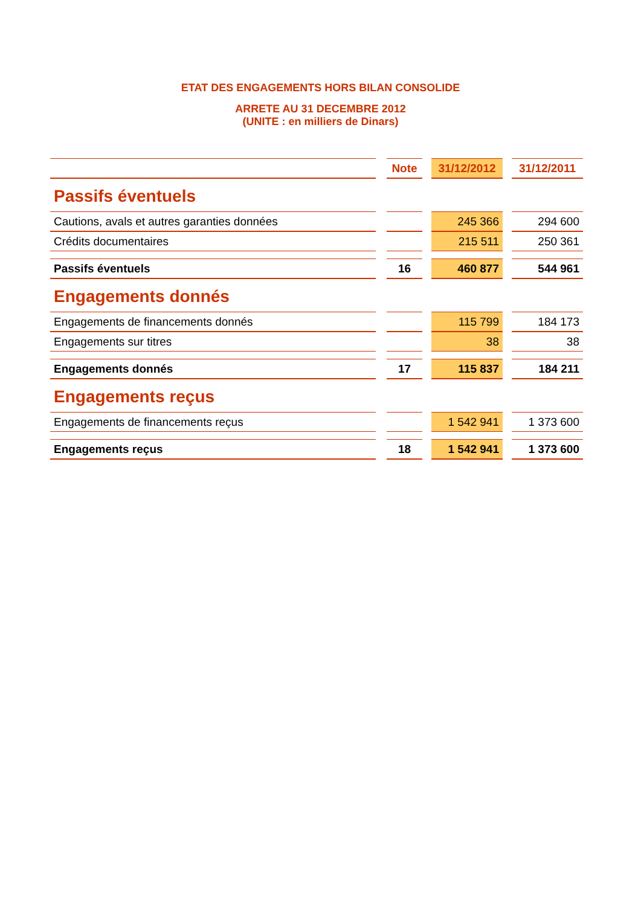ETAT DES ENGAGEMENTS HORS BILAN CONSOLIDE
ARRETE AU 31 DECEMBRE 2012
(UNITE : en milliers de Dinars)
| | | Note | | 31/12/2012 | | 31/12/2011 |
| Passifs éventuels | | | | | | |
| Cautions, avals et autres garanties données | | | | 245 366 | | 294 600 |
| Crédits documentaires | | | | 215 511 | | 250 361 |
| Passifs éventuels | | 16 | | 460 877 | | 544 961 |
| Engagements donnés | | | | | | |
| Engagements de financements donnés | | | | 115 799 | | 184 173 |
| Engagements sur titres | | | | 38 | | 38 |
| Engagements donnés | | 17 | | 115 837 | | 184 211 |
| Engagements reçus | | | | | | |
| Engagements de financements reçus | | | | 1 542 941 | | 1 373 600 |
| Engagements reçus | | 18 | | 1 542 941 | | 1 373 600 |